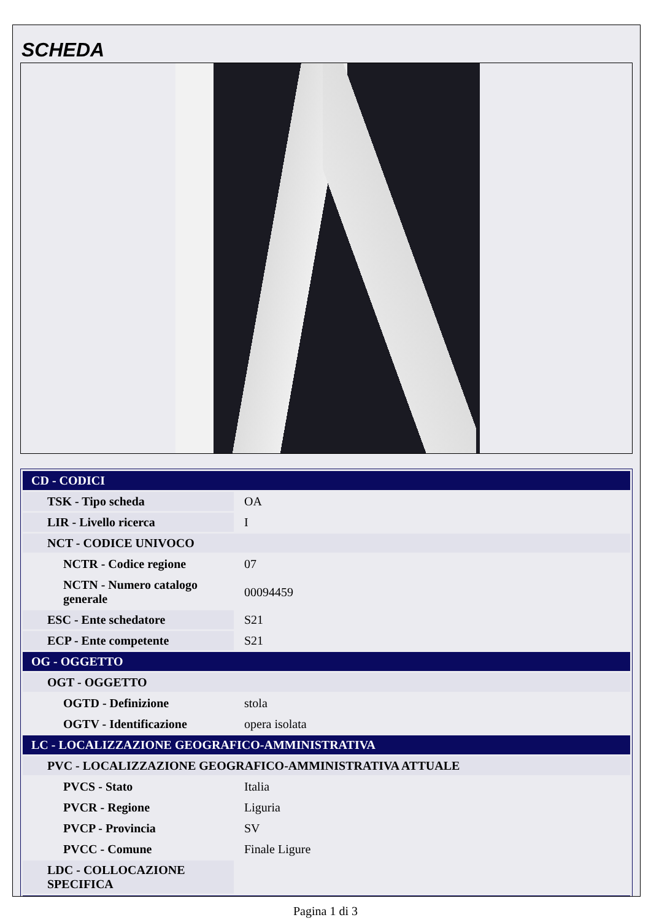SCHEDA
| CD - CODICI | |
| TSK - Tipo scheda | OA |
| LIR - Livello ricerca | I |
| NCT - CODICE UNIVOCO | |
| NCTR - Codice regione | 07 |
| NCTN - Numero catalogo generale | 00094459 |
| ESC - Ente schedatore | S21 |
| ECP - Ente competente | S21 |
| OG - OGGETTO | |
| OGT - OGGETTO | |
| OGTD - Definizione | stola |
| OGTV - Identificazione | opera isolata |
| LC - LOCALIZZAZIONE GEOGRAFICO-AMMINISTRATIVA | |
| PVC - LOCALIZZAZIONE GEOGRAFICO-AMMINISTRATIVA ATTUALE | |
| PVCS - Stato | Italia |
| PVCR - Regione | Liguria |
| PVCP - Provincia | SV |
| PVCC - Comune | Finale Ligure |
| LDC - COLLOCAZIONE SPECIFICA | |
Pagina 1 di 3